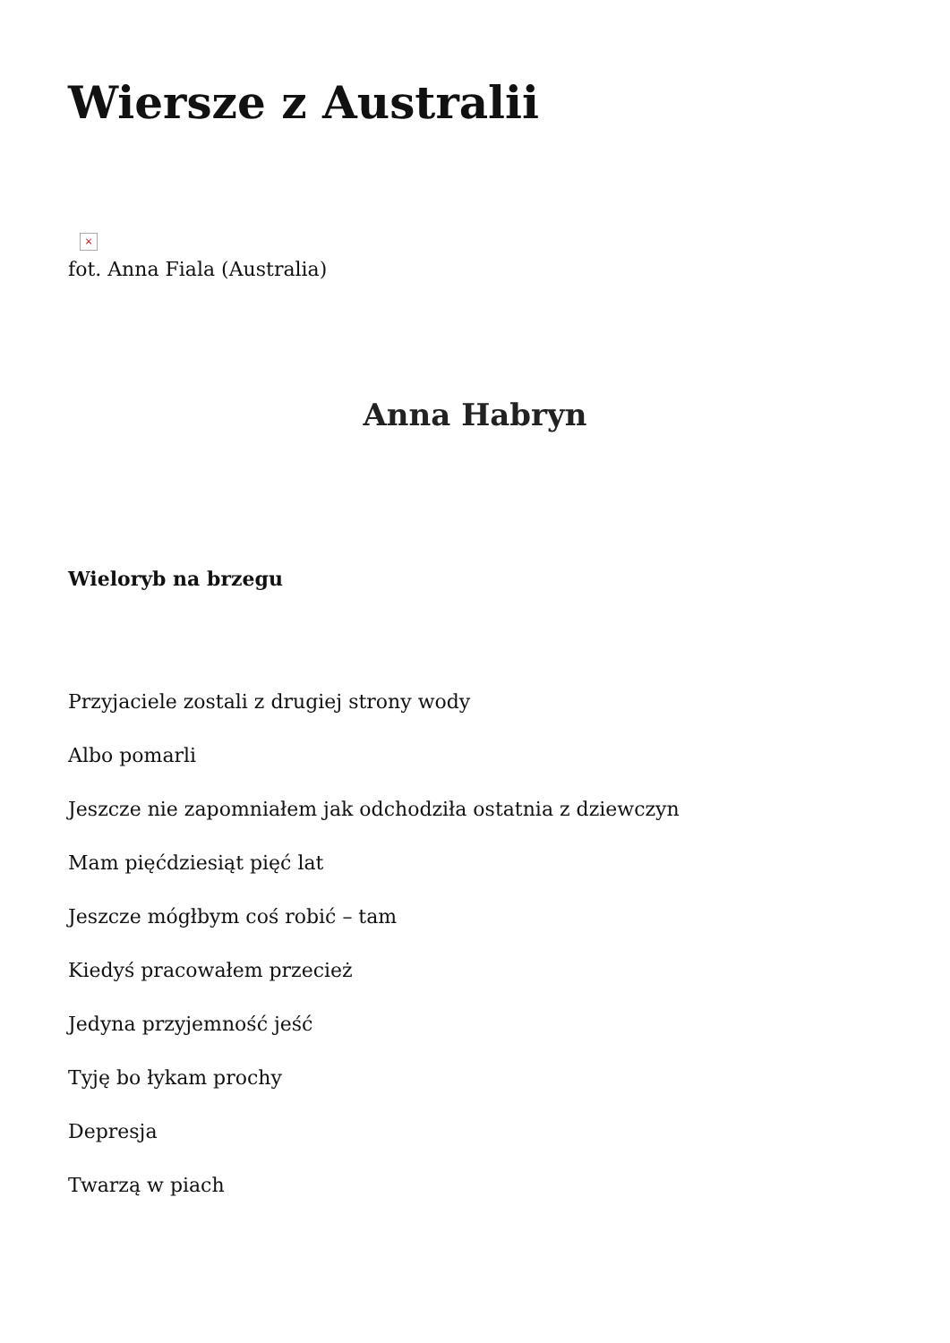Wiersze z Australii
×
fot. Anna Fiala (Australia)
Anna Habryn
Wieloryb na brzegu
Przyjaciele zostali z drugiej strony wody
Albo pomarli
Jeszcze nie zapomniałem jak odchodziła ostatnia z dziewczyn
Mam pięćdziesiąt pięć lat
Jeszcze mógłbym coś robić – tam
Kiedyś pracowałem przecież
Jedyna przyjemność jeść
Tyję bo łykam prochy
Depresja
Twarzą w piach